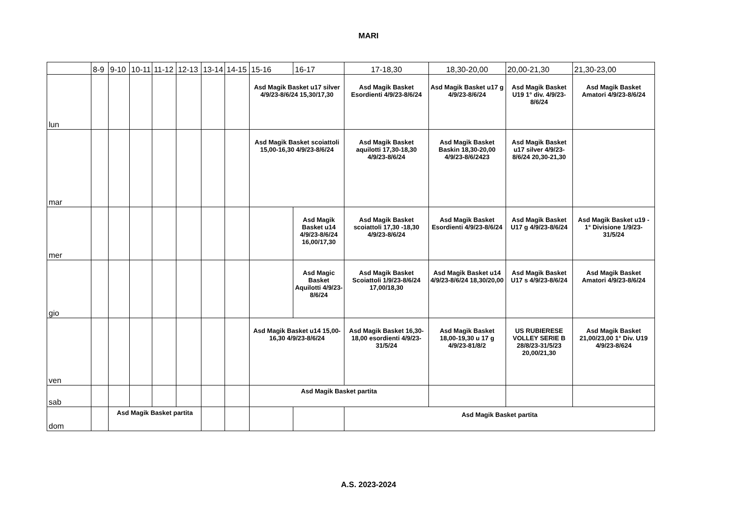MARI
| | 8-9 | 9-10 | 10-11 | 11-12 | 12-13 | 13-14 | 14-15 | 15-16 | 16-17 | 17-18,30 | 18,30-20,00 | 20,00-21,30 | 21,30-23,00 |
| --- | --- | --- | --- | --- | --- | --- | --- | --- | --- | --- | --- | --- | --- |
| lun | | | | | | | | Asd Magik Basket u17 silver 4/9/23-8/6/24 15,30/17,30 | | Asd Magik Basket Esordienti 4/9/23-8/6/24 | Asd Magik Basket u17 g 4/9/23-8/6/24 | Asd Magik Basket U19 1° div. 4/9/23-8/6/24 | Asd Magik Basket Amatori 4/9/23-8/6/24 |
| mar | | | | | | | | Asd Magik Basket scoiattoli 15,00-16,30 4/9/23-8/6/24 | | Asd Magik Basket aquilotti 17,30-18,30 4/9/23-8/6/24 | Asd Magik Basket Baskin 18,30-20,00 4/9/23-8/6/2423 | Asd Magik Basket u17 silver 4/9/23-8/6/24 20,30-21,30 | |
| mer | | | | | | | | | Asd Magik Basket u14 4/9/23-8/6/24 16,00/17,30 | Asd Magik Basket scoiattoli 17,30 -18,30 4/9/23-8/6/24 | Asd Magik Basket Esordienti 4/9/23-8/6/24 | Asd Magik Basket U17 g 4/9/23-8/6/24 | Asd Magik Basket u19 - 1° Divisione 1/9/23-31/5/24 |
| gio | | | | | | | | | Asd Magic Basket Aquilotti 4/9/23-8/6/24 | Asd Magik Basket Scoiattoli 1/9/23-8/6/24 17,00/18,30 | Asd Magik Basket u14 4/9/23-8/6/24 18,30/20,00 | Asd Magik Basket U17 s 4/9/23-8/6/24 | Asd Magik Basket Amatori 4/9/23-8/6/24 |
| ven | | | | | | | | Asd Magik Basket u14 15,00-16,30 4/9/23-8/6/24 | | Asd Magik Basket 16,30-18,00 esordienti 4/9/23-31/5/24 | Asd Magik Basket 18,00-19,30 u 17 g 4/9/23-81/8/2 | US RUBIERESE VOLLEY SERIE B 28/8/23-31/5/23 20,00/21,30 | Asd Magik Basket 21,00/23,00 1° Div. U19 4/9/23-8/624 |
| sab | | | | | | | | Asd Magik Basket partita | | | | | |
| dom | | Asd Magik Basket partita | | | | | | | | Asd Magik Basket partita | | | |
A.S. 2023-2024